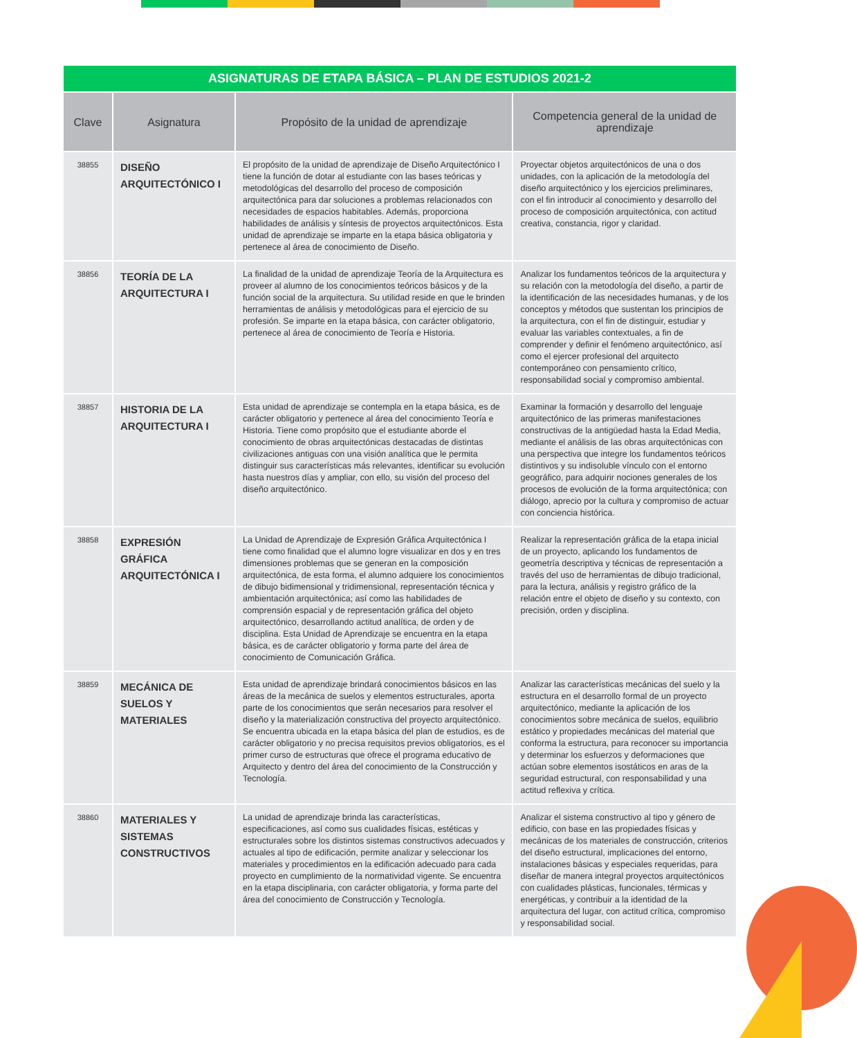| ASIGNATURAS DE ETAPA BÁSICA – PLAN DE ESTUDIOS 2021-2 | | | |
| Clave | Asignatura | Propósito de la unidad de aprendizaje | Competencia general de la unidad de aprendizaje |
| 38855 | DISEÑO ARQUITECTÓNICO I | El propósito de la unidad de aprendizaje de Diseño Arquitectónico I tiene la función de dotar al estudiante con las bases teóricas y metodológicas del desarrollo del proceso de composición arquitectónica para dar soluciones a problemas relacionados con necesidades de espacios habitables. Además, proporciona habilidades de análisis y síntesis de proyectos arquitectónicos. Esta unidad de aprendizaje se imparte en la etapa básica obligatoria y pertenece al área de conocimiento de Diseño. | Proyectar objetos arquitectónicos de una o dos unidades, con la aplicación de la metodología del diseño arquitectónico y los ejercicios preliminares, con el fin introducir al conocimiento y desarrollo del proceso de composición arquitectónica, con actitud creativa, constancia, rigor y claridad. |
| 38856 | TEORÍA DE LA ARQUITECTURA I | La finalidad de la unidad de aprendizaje Teoría de la Arquitectura es proveer al alumno de los conocimientos teóricos básicos y de la función social de la arquitectura. Su utilidad reside en que le brinden herramientas de análisis y metodológicas para el ejercicio de su profesión. Se imparte en la etapa básica, con carácter obligatorio, pertenece al área de conocimiento de Teoría e Historia. | Analizar los fundamentos teóricos de la arquitectura y su relación con la metodología del diseño, a partir de la identificación de las necesidades humanas, y de los conceptos y métodos que sustentan los principios de la arquitectura, con el fin de distinguir, estudiar y evaluar las variables contextuales, a fin de comprender y definir el fenómeno arquitectónico, así como el ejercer profesional del arquitecto contemporáneo con pensamiento crítico, responsabilidad social y compromiso ambiental. |
| 38857 | HISTORIA DE LA ARQUITECTURA I | Esta unidad de aprendizaje se contempla en la etapa básica, es de carácter obligatorio y pertenece al área del conocimiento Teoría e Historia. Tiene como propósito que el estudiante aborde el conocimiento de obras arquitectónicas destacadas de distintas civilizaciones antiguas con una visión analítica que le permita distinguir sus características más relevantes, identificar su evolución hasta nuestros días y ampliar, con ello, su visión del proceso del diseño arquitectónico. | Examinar la formación y desarrollo del lenguaje arquitectónico de las primeras manifestaciones constructivas de la antigüedad hasta la Edad Media, mediante el análisis de las obras arquitectónicas con una perspectiva que integre los fundamentos teóricos distintivos y su indisoluble vínculo con el entorno geográfico, para adquirir nociones generales de los procesos de evolución de la forma arquitectónica; con diálogo, aprecio por la cultura y compromiso de actuar con conciencia histórica. |
| 38858 | EXPRESIÓN GRÁFICA ARQUITECTÓNICA I | La Unidad de Aprendizaje de Expresión Gráfica Arquitectónica I tiene como finalidad que el alumno logre visualizar en dos y en tres dimensiones problemas que se generan en la composición arquitectónica, de esta forma, el alumno adquiere los conocimientos de dibujo bidimensional y tridimensional, representación técnica y ambientación arquitectónica; así como las habilidades de comprensión espacial y de representación gráfica del objeto arquitectónico, desarrollando actitud analítica, de orden y de disciplina. Esta Unidad de Aprendizaje se encuentra en la etapa básica, es de carácter obligatorio y forma parte del área de conocimiento de Comunicación Gráfica. | Realizar la representación gráfica de la etapa inicial de un proyecto, aplicando los fundamentos de geometría descriptiva y técnicas de representación a través del uso de herramientas de dibujo tradicional, para la lectura, análisis y registro gráfico de la relación entre el objeto de diseño y su contexto, con precisión, orden y disciplina. |
| 38859 | MECÁNICA DE SUELOS Y MATERIALES | Esta unidad de aprendizaje brindará conocimientos básicos en las áreas de la mecánica de suelos y elementos estructurales, aporta parte de los conocimientos que serán necesarios para resolver el diseño y la materialización constructiva del proyecto arquitectónico. Se encuentra ubicada en la etapa básica del plan de estudios, es de carácter obligatorio y no precisa requisitos previos obligatorios, es el primer curso de estructuras que ofrece el programa educativo de Arquitecto y dentro del área del conocimiento de la Construcción y Tecnología. | Analizar las características mecánicas del suelo y la estructura en el desarrollo formal de un proyecto arquitectónico, mediante la aplicación de los conocimientos sobre mecánica de suelos, equilibrio estático y propiedades mecánicas del material que conforma la estructura, para reconocer su importancia y determinar los esfuerzos y deformaciones que actúan sobre elementos isostáticos en aras de la seguridad estructural, con responsabilidad y una actitud reflexiva y crítica. |
| 38860 | MATERIALES Y SISTEMAS CONSTRUCTIVOS | La unidad de aprendizaje brinda las características, especificaciones, así como sus cualidades físicas, estéticas y estructurales sobre los distintos sistemas constructivos adecuados y actuales al tipo de edificación, permite analizar y seleccionar los materiales y procedimientos en la edificación adecuado para cada proyecto en cumplimiento de la normatividad vigente. Se encuentra en la etapa disciplinaria, con carácter obligatoria, y forma parte del área del conocimiento de Construcción y Tecnología. | Analizar el sistema constructivo al tipo y género de edificio, con base en las propiedades físicas y mecánicas de los materiales de construcción, criterios del diseño estructural, implicaciones del entorno, instalaciones básicas y especiales requeridas, para diseñar de manera integral proyectos arquitectónicos con cualidades plásticas, funcionales, térmicas y energéticas, y contribuir a la identidad de la arquitectura del lugar, con actitud crítica, compromiso y responsabilidad social. |